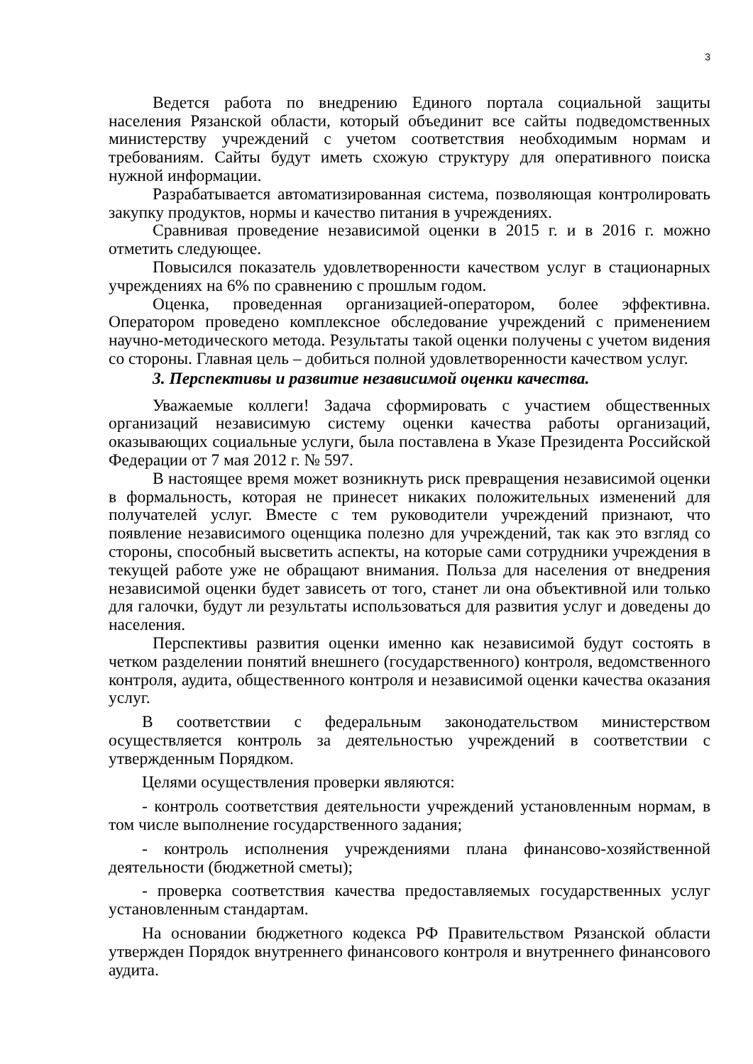3
Ведется работа по внедрению Единого портала социальной защиты населения Рязанской области, который объединит все сайты подведомственных министерству учреждений с учетом соответствия необходимым нормам и требованиям. Сайты будут иметь схожую структуру для оперативного поиска нужной информации.
Разрабатывается автоматизированная система, позволяющая контролировать закупку продуктов, нормы и качество питания в учреждениях.
Сравнивая проведение независимой оценки в 2015 г. и в 2016 г. можно отметить следующее.
Повысился показатель удовлетворенности качеством услуг в стационарных учреждениях на 6% по сравнению с прошлым годом.
Оценка, проведенная организацией-оператором, более эффективна. Оператором проведено комплексное обследование учреждений с применением научно-методического метода. Результаты такой оценки получены с учетом видения со стороны. Главная цель – добиться полной удовлетворенности качеством услуг.
3. Перспективы и развитие независимой оценки качества.
Уважаемые коллеги! Задача сформировать с участием общественных организаций независимую систему оценки качества работы организаций, оказывающих социальные услуги, была поставлена в Указе Президента Российской Федерации от 7 мая 2012 г. № 597.
В настоящее время может возникнуть риск превращения независимой оценки в формальность, которая не принесет никаких положительных изменений для получателей услуг. Вместе с тем руководители учреждений признают, что появление независимого оценщика полезно для учреждений, так как это взгляд со стороны, способный высветить аспекты, на которые сами сотрудники учреждения в текущей работе уже не обращают внимания. Польза для населения от внедрения независимой оценки будет зависеть от того, станет ли она объективной или только для галочки, будут ли результаты использоваться для развития услуг и доведены до населения.
Перспективы развития оценки именно как независимой будут состоять в четком разделении понятий внешнего (государственного) контроля, ведомственного контроля, аудита, общественного контроля и независимой оценки качества оказания услуг.
В соответствии с федеральным законодательством министерством осуществляется контроль за деятельностью учреждений в соответствии с утвержденным Порядком.
Целями осуществления проверки являются:
- контроль соответствия деятельности учреждений установленным нормам, в том числе выполнение государственного задания;
- контроль исполнения учреждениями плана финансово-хозяйственной деятельности (бюджетной сметы);
- проверка соответствия качества предоставляемых государственных услуг установленным стандартам.
На основании бюджетного кодекса РФ Правительством Рязанской области утвержден Порядок внутреннего финансового контроля и внутреннего финансового аудита.